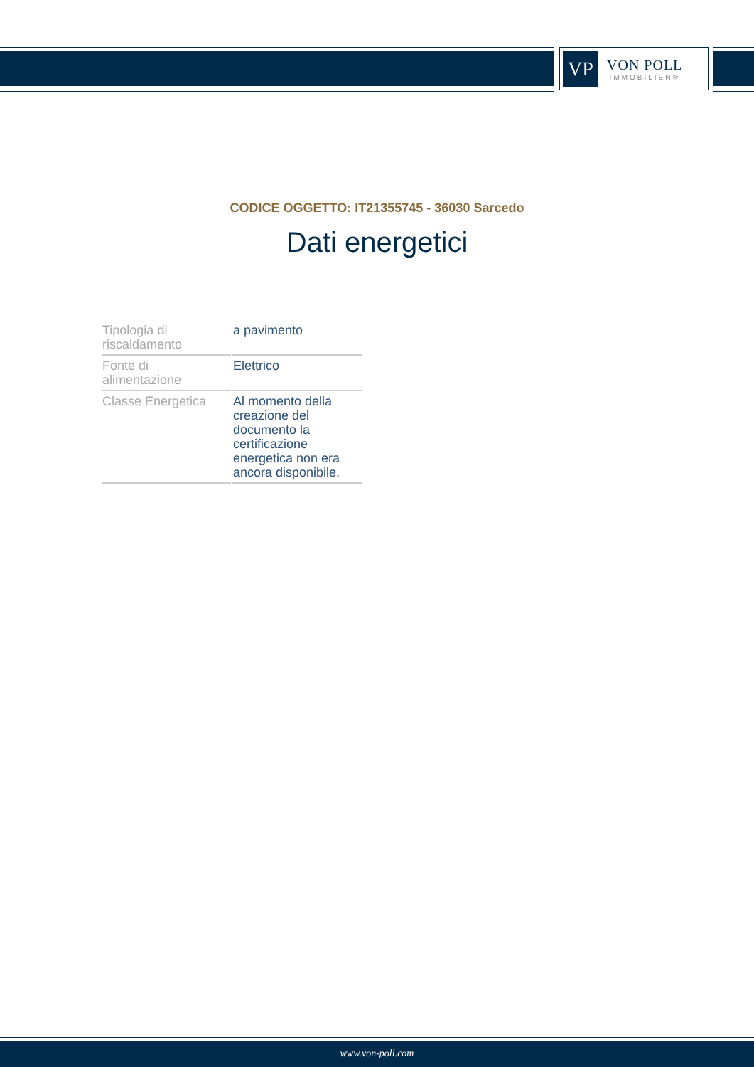VP
VON POLL
IMMOBILIEN®
CODICE OGGETTO: IT21355745 - 36030 Sarcedo
Dati energetici
| Tipologia di riscaldamento | a pavimento |
| Fonte di alimentazione | Elettrico |
| Classe Energetica | Al momento della creazione del documento la certificazione energetica non era ancora disponibile. |
www.von-poll.com